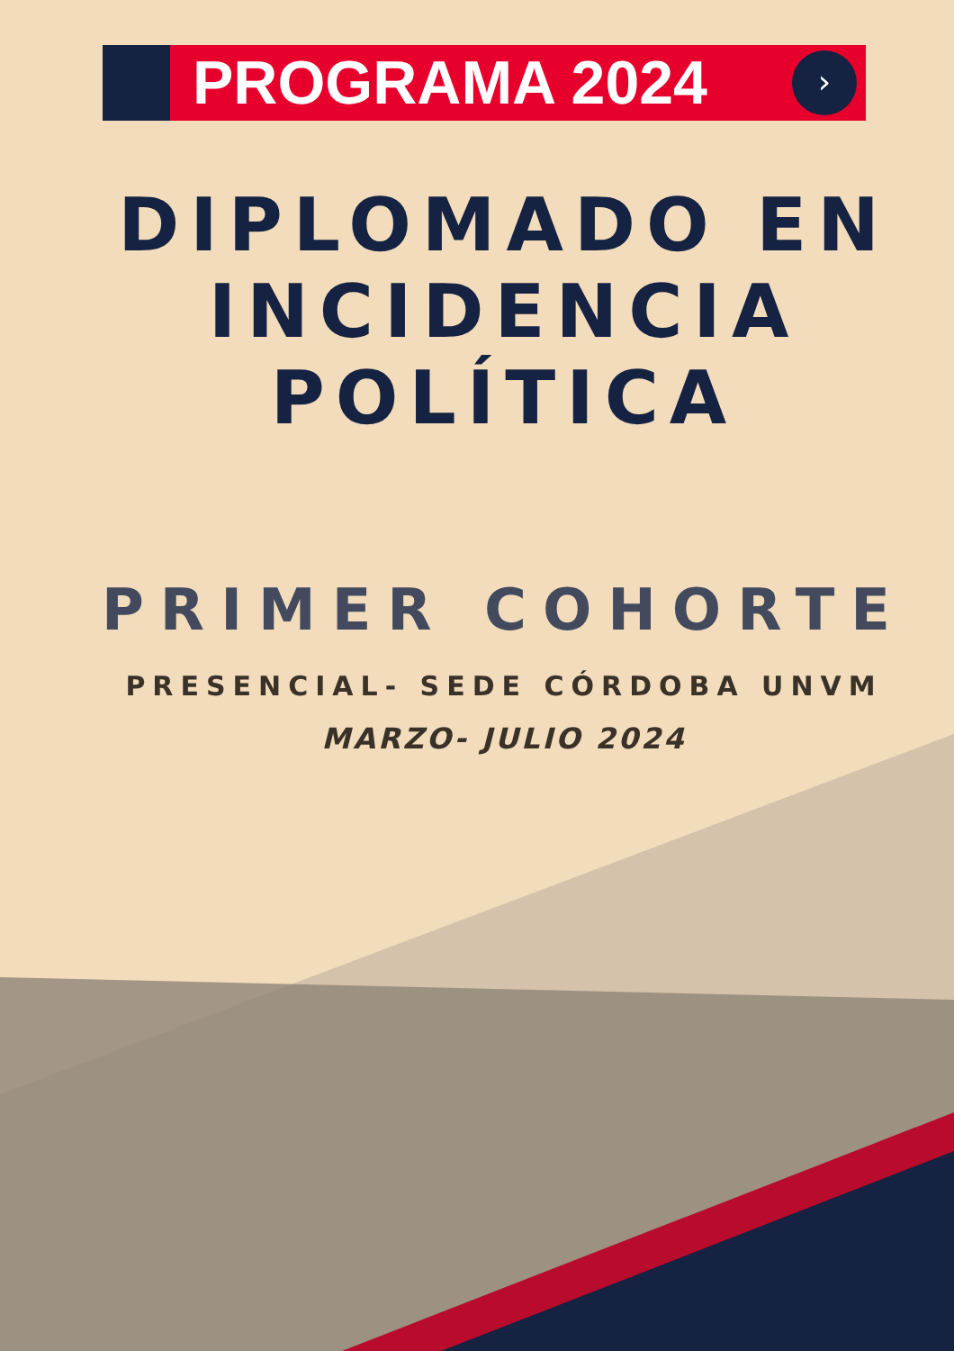›
PROGRAMA 2024
DIPLOMADO EN
INCIDENCIA
POLÍTICA
PRIMER COHORTE
PRESENCIAL- SEDE CÓRDOBA UNVM
MARZO- JULIO 2024